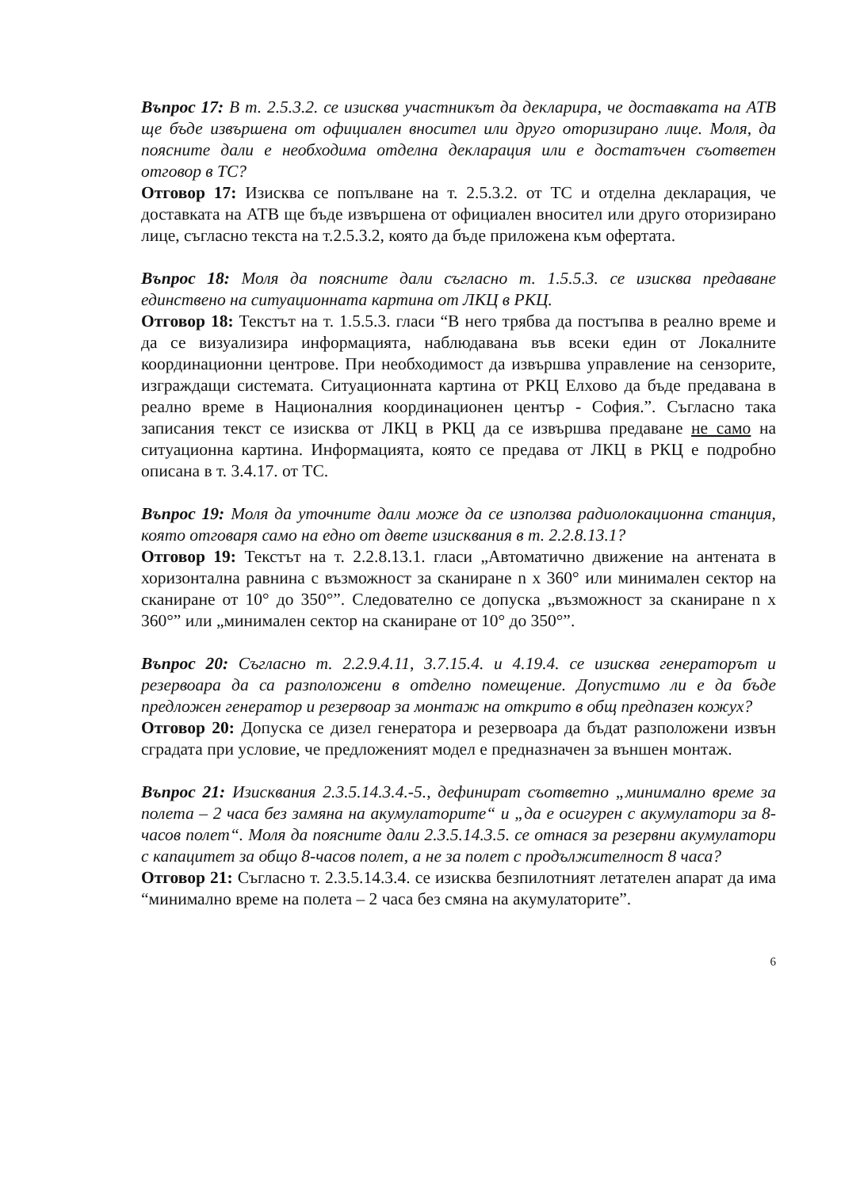Въпрос 17: В т. 2.5.3.2. се изисква участникът да декларира, че доставката на АТВ ще бъде извършена от официален вносител или друго оторизирано лице. Моля, да поясните дали е необходима отделна декларация или е достатъчен съответен отговор в ТС?
Отговор 17: Изисква се попълване на т. 2.5.3.2. от ТС и отделна декларация, че доставката на АТВ ще бъде извършена от официален вносител или друго оторизирано лице, съгласно текста на т.2.5.3.2, която да бъде приложена към офертата.
Въпрос 18: Моля да поясните дали съгласно т. 1.5.5.3. се изисква предаване единствено на ситуационната картина от ЛКЦ в РКЦ.
Отговор 18: Текстът на т. 1.5.5.3. гласи “В него трябва да постъпва в реално време и да се визуализира информацията, наблюдавана във всеки един от Локалните координационни центрове. При необходимост да извършва управление на сензорите, изграждащи системата. Ситуационната картина от РКЦ Елхово да бъде предавана в реално време в Националния координационен център - София.”. Съгласно така записания текст се изисква от ЛКЦ в РКЦ да се извършва предаване не само на ситуационна картина. Информацията, която се предава от ЛКЦ в РКЦ е подробно описана в т. 3.4.17. от ТС.
Въпрос 19: Моля да уточните дали може да се използва радиолокационна станция, която отговаря само на едно от двете изисквания в т. 2.2.8.13.1?
Отговор 19: Текстът на т. 2.2.8.13.1. гласи „Автоматично движение на антената в хоризонтална равнина с възможност за сканиране n x 360° или минимален сектор на сканиране от 10° до 350°”. Следователно се допуска „възможност за сканиране n x 360°” или „минимален сектор на сканиране от 10° до 350°”.
Въпрос 20: Съгласно т. 2.2.9.4.11, 3.7.15.4. и 4.19.4. се изисква генераторът и резервоара да са разположени в отделно помещение. Допустимо ли е да бъде предложен генератор и резервоар за монтаж на открито в общ предпазен кожух?
Отговор 20: Допуска се дизел генератора и резервоара да бъдат разположени извън сградата при условие, че предложеният модел е предназначен за външен монтаж.
Въпрос 21: Изисквания 2.3.5.14.3.4.-5., дефинират съответно „минимално време за полета – 2 часа без замяна на акумулаторите“ и „да е осигурен с акумулатори за 8-часов полет“. Моля да поясните дали 2.3.5.14.3.5. се отнася за резервни акумулатори с капацитет за общо 8-часов полет, а не за полет с продължителност 8 часа?
Отговор 21: Съгласно т. 2.3.5.14.3.4. се изисква безпилотният летателен апарат да има “минимално време на полета – 2 часа без смяна на акумулаторите”.
6